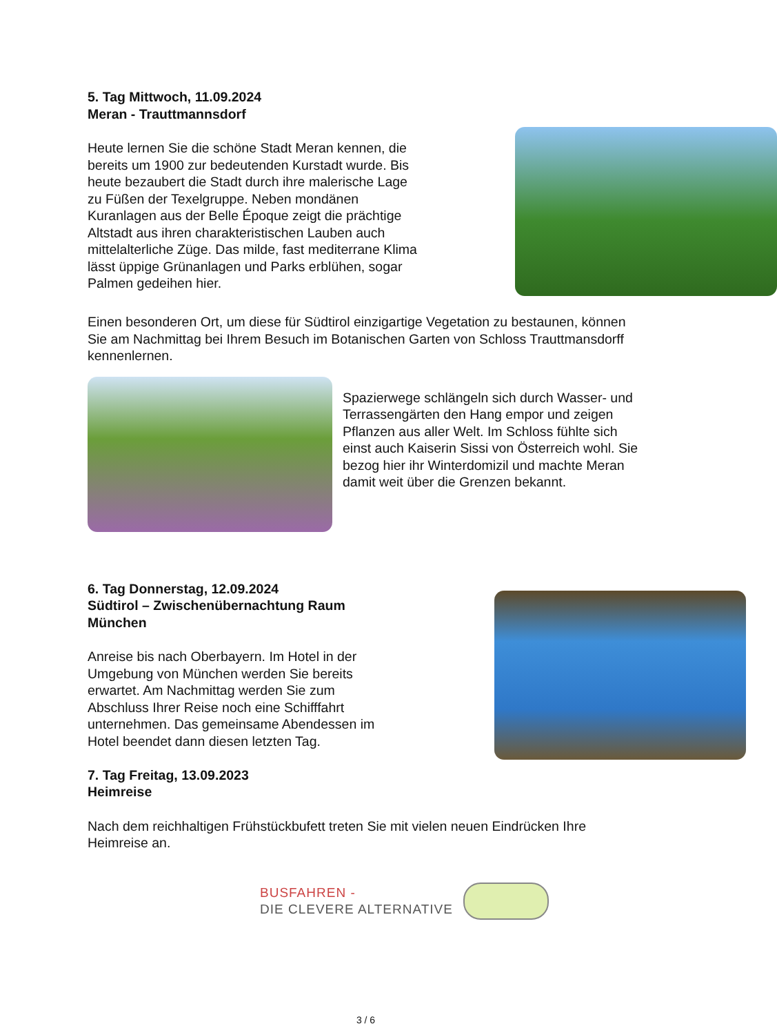5. Tag Mittwoch, 11.09.2024
Meran - Trauttmannsdorf
Heute lernen Sie die schöne Stadt Meran kennen, die bereits um 1900 zur bedeutenden Kurstadt wurde. Bis heute bezaubert die Stadt durch ihre malerische Lage zu Füßen der Texelgruppe. Neben mondänen Kuranlagen aus der Belle Époque zeigt die prächtige Altstadt aus ihren charakteristischen Lauben auch mittelalterliche Züge. Das milde, fast mediterrane Klima lässt üppige Grünanlagen und Parks erblühen, sogar Palmen gedeihen hier.
Einen besonderen Ort, um diese für Südtirol einzigartige Vegetation zu bestaunen, können Sie am Nachmittag bei Ihrem Besuch im Botanischen Garten von Schloss Trauttmansdorff kennenlernen.
Spazierwege schlängeln sich durch Wasser- und Terrassengärten den Hang empor und zeigen Pflanzen aus aller Welt. Im Schloss fühlte sich einst auch Kaiserin Sissi von Österreich wohl. Sie bezog hier ihr Winterdomizil und machte Meran damit weit über die Grenzen bekannt.
6. Tag Donnerstag, 12.09.2024
Südtirol – Zwischenübernachtung Raum München
Anreise bis nach Oberbayern. Im Hotel in der Umgebung von München werden Sie bereits erwartet. Am Nachmittag werden Sie zum Abschluss Ihrer Reise noch eine Schifffahrt unternehmen. Das gemeinsame Abendessen im Hotel beendet dann diesen letzten Tag.
7. Tag Freitag, 13.09.2023
Heimreise
Nach dem reichhaltigen Frühstückbufett treten Sie mit vielen neuen Eindrücken Ihre Heimreise an.
BUSFAHREN -
DIE CLEVERE ALTERNATIVE
3 / 6